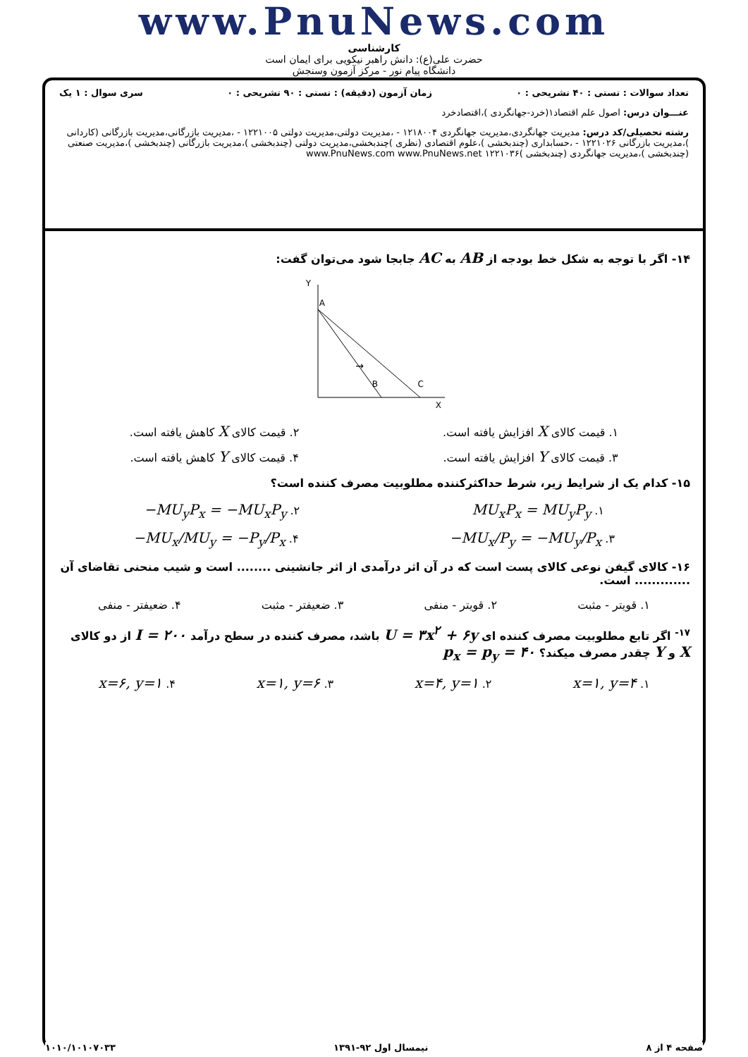www.PnuNews.com
کارشناسی
حضرت علی(ع): دانش راهبر نیکویی برای ایمان است
دانشگاه پیام نور - مرکز آزمون وسنجش
تعداد سوالات : تستی : ۴۰ تشریحی : ۰ زمان آزمون (دقیقه) : تستی : ۹۰ تشریحی : ۰ سری سوال : ۱ یک
عنـــوان درس: اصول علم اقتصاد۱(خرد-جهانگردی )،اقتصادخرد
رشته تحصیلی/کد درس: مدیریت جهانگردی،مدیریت جهانگردی ۱۲۱۸۰۰۴ - ،مدیریت دولتی،مدیریت دولتی ۱۲۲۱۰۰۵ - ،مدیریت بازرگانی،مدیریت بازرگانی (کاردانی )،مدیریت بازرگانی ۱۲۲۱۰۲۶ - ،حسابداری (چندبخشی )،علوم اقتصادی (نظری )چندبخشی،مدیریت دولتی (چندبخشی )،مدیریت بازرگانی (چندبخشی )،مدیریت صنعتی (چندبخشی )،مدیریت جهانگردی (چندبخشی )۱۲۲۱۰۳۶ www.PnuNews.com www.PnuNews.net
۱۴- اگر با توجه به شکل خط بودجه از AB به AC جابجا شود می‌توان گفت:
Y
A
B
C
X
→
۱. قیمت کالای X افزایش یافته است. ۲. قیمت کالای X کاهش یافته است.
۳. قیمت کالای Y افزایش یافته است. ۴. قیمت کالای Y کاهش یافته است.
۱۵- کدام یک از شرایط زیر، شرط حداکثرکننده مطلوبیت مصرف کننده است؟
۱. MU<sub>x</sub>P<sub>x</sub> = MU<sub>y</sub>P<sub>y</sub> ۲. −MU<sub>y</sub>P<sub>x</sub> = −MU<sub>x</sub>P<sub>y</sub>
۳. −MU<sub>x</sub>/P<sub>y</sub> = −MU<sub>y</sub>/P<sub>x</sub> ۴. −MU<sub>x</sub>/MU<sub>y</sub> = −P<sub>y</sub>/P<sub>x</sub>
۱۶- کالای گیفن نوعی کالای پست است که در آن اثر درآمدی از اثر جانشینی ........ است و شیب منحنی تقاضای آن ............. است.
۱. قویتر - مثبت ۲. قویتر - منفی ۳. ضعیفتر - مثبت ۴. ضعیفتر - منفی
<sup>۱۷-</sup> اگر تابع مطلوبیت مصرف کننده ای U = ۳x<sup>۲</sup> + ۶y باشد، مصرف کننده در سطح درآمد I = ۲۰۰ از دو کالای X و Y چقدر مصرف میکند؟ p<sub>x</sub> = p<sub>y</sub> = ۴۰
۱. x=۱, y=۴ ۲. x=۴, y=۱ ۳. x=۱, y=۶ ۴. x=۶, y=۱
صفحه ۴ از ۸ نیمسال اول ۹۲-۱۳۹۱ ۱۰۱۰/۱۰۱۰۷۰۳۳